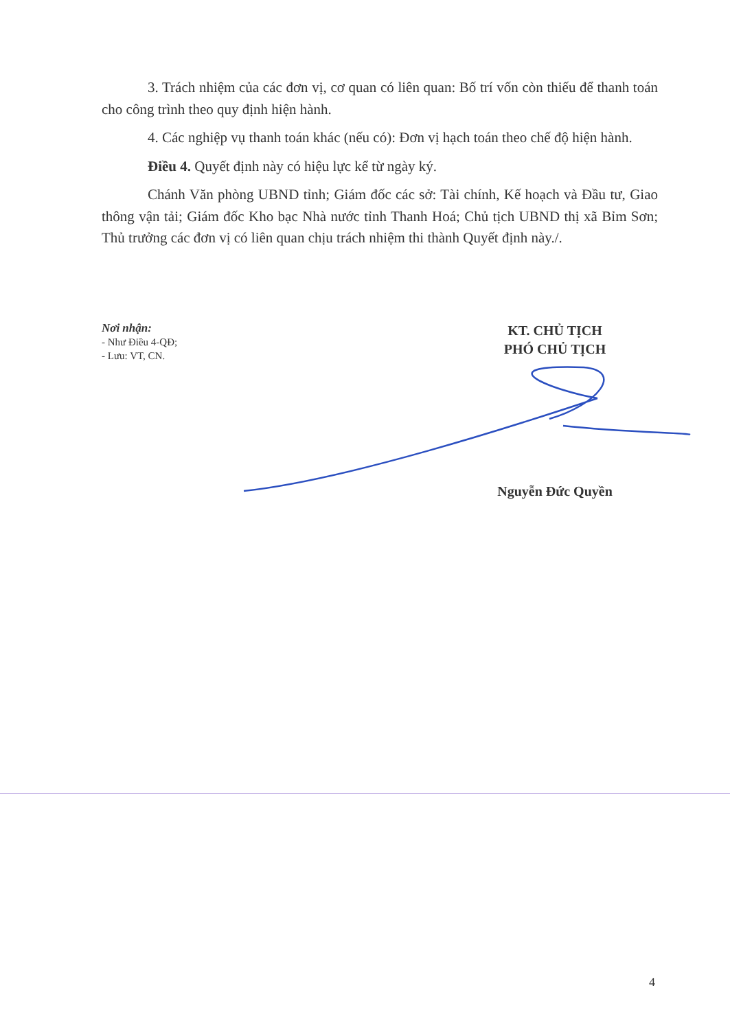3. Trách nhiệm của các đơn vị, cơ quan có liên quan: Bố trí vốn còn thiếu để thanh toán cho công trình theo quy định hiện hành.
4. Các nghiệp vụ thanh toán khác (nếu có): Đơn vị hạch toán theo chế độ hiện hành.
Điều 4. Quyết định này có hiệu lực kể từ ngày ký.
Chánh Văn phòng UBND tỉnh; Giám đốc các sở: Tài chính, Kế hoạch và Đầu tư, Giao thông vận tải; Giám đốc Kho bạc Nhà nước tỉnh Thanh Hoá; Chủ tịch UBND thị xã Bỉm Sơn; Thủ trưởng các đơn vị có liên quan chịu trách nhiệm thi thành Quyết định này./.
Nơi nhận:
- Như Điều 4-QĐ;
- Lưu: VT, CN.
KT. CHỦ TỊCH
PHÓ CHỦ TỊCH
Nguyễn Đức Quyền
4